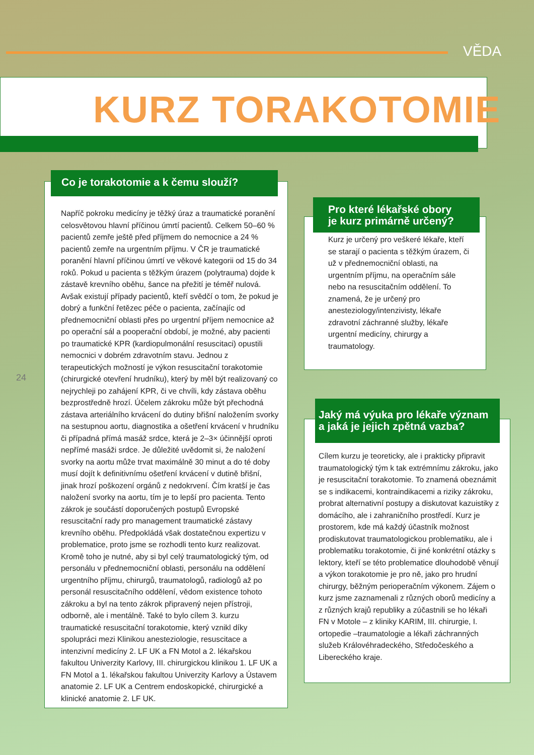VĚDA
KURZ TORAKOTOMIE
Co je torakotomie a k čemu slouží?
Napříč pokroku medicíny je těžký úraz a traumatické poranění celosvětovou hlavní příčinou úmrtí pacientů. Celkem 50–60 % pacientů zemře ještě před příjmem do nemocnice a 24 % pacientů zemře na urgentním příjmu. V ČR je traumatické poranění hlavní příčinou úmrtí ve věkové kategorii od 15 do 34 roků. Pokud u pacienta s těžkým úrazem (polytrauma) dojde k zástavě krevního oběhu, šance na přežití je téměř nulová. Avšak existují případy pacientů, kteří svědčí o tom, že pokud je dobrý a funkční řetězec péče o pacienta, začínajíc od přednemocniční oblasti přes po urgentní příjem nemocnice až po operační sál a pooperační období, je možné, aby pacienti po traumatické KPR (kardiopulmonální resuscitaci) opustili nemocnici v dobrém zdravotním stavu. Jednou z terapeutických možností je výkon resuscitační torakotomie (chirurgické otevření hrudníku), který by měl být realizovaný co nejrychleji po zahájení KPR, či ve chvíli, kdy zástava oběhu bezprostředně hrozí. Účelem zákroku může být přechodná zástava arteriálního krvácení do dutiny břišní naložením svorky na sestupnou aortu, diagnostika a ošetření krvácení v hrudníku či případná přímá masáž srdce, která je 2–3× účinnější oproti nepřímé masáži srdce. Je důležité uvědomit si, že naložení svorky na aortu může trvat maximálně 30 minut a do té doby musí dojít k definitivnímu ošetření krvácení v dutině břišní, jinak hrozí poškození orgánů z nedokrvení. Čím kratší je čas naložení svorky na aortu, tím je to lepší pro pacienta. Tento zákrok je součástí doporučených postupů Evropské resuscitační rady pro management traumatické zástavy krevního oběhu. Předpokládá však dostatečnou expertizu v problematice, proto jsme se rozhodli tento kurz realizovat. Kromě toho je nutné, aby si byl celý traumatologický tým, od personálu v přednemocniční oblasti, personálu na oddělení urgentního příjmu, chirurgů, traumatologů, radiologů až po personál resuscitačního oddělení, vědom existence tohoto zákroku a byl na tento zákrok připravený nejen přístroji, odborně, ale i mentálně. Také to bylo cílem 3. kurzu traumatické resuscitační torakotomie, který vznikl díky spolupráci mezi Klinikou anesteziologie, resuscitace a intenzivní medicíny 2. LF UK a FN Motol a 2. lékařskou fakultou Univerzity Karlovy, III. chirurgickou klinikou 1. LF UK a FN Motol a 1. lékařskou fakultou Univerzity Karlovy a Ústavem anatomie 2. LF UK a Centrem endoskopické, chirurgické a klinické anatomie 2. LF UK.
24
Pro které lékařské obory
je kurz primárně určený?
Kurz je určený pro veškeré lékaře, kteří se starají o pacienta s těžkým úrazem, či už v přednemocniční oblasti, na urgentním příjmu, na operačním sále nebo na resuscitačním oddělení. To znamená, že je určený pro anesteziology/intenzivisty, lékaře zdravotní záchranné služby, lékaře urgentní medicíny, chirurgy a traumatology.
Jaký má výuka pro lékaře význam
a jaká je jejich zpětná vazba?
Cílem kurzu je teoreticky, ale i prakticky připravit traumatologický tým k tak extrémnímu zákroku, jako je resuscitační torakotomie. To znamená obeznámit se s indikacemi, kontraindikacemi a riziky zákroku, probrat alternativní postupy a diskutovat kazuistiky z domácího, ale i zahraničního prostředí. Kurz je prostorem, kde má každý účastník možnost prodiskutovat traumatologickou problematiku, ale i problematiku torakotomie, či jiné konkrétní otázky s lektory, kteří se této problematice dlouhodobě věnují a výkon torakotomie je pro ně, jako pro hrudní chirurgy, běžným perioperačním výkonem. Zájem o kurz jsme zaznamenali z různých oborů medicíny a z různých krajů republiky a zúčastnili se ho lékaři FN v Motole – z kliniky KARIM, III. chirurgie, I. ortopedie –traumatologie a lékaři záchranných služeb Královéhradeckého, Středočeského a Libereckého kraje.